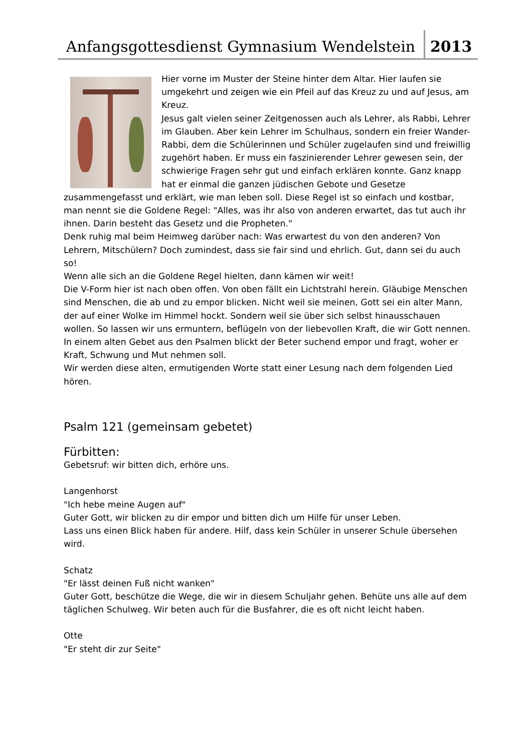Anfangsgottesdienst Gymnasium Wendelstein
2013
Hier vorne im Muster der Steine hinter dem Altar. Hier laufen sie umgekehrt und zeigen wie ein Pfeil auf das Kreuz zu und auf Jesus, am Kreuz.
Jesus galt vielen seiner Zeitgenossen auch als Lehrer, als Rabbi, Lehrer im Glauben. Aber kein Lehrer im Schulhaus, sondern ein freier Wander-Rabbi, dem die Schülerinnen und Schüler zugelaufen sind und freiwillig zugehört haben. Er muss ein faszinierender Lehrer gewesen sein, der schwierige Fragen sehr gut und einfach erklären konnte. Ganz knapp hat er einmal die ganzen jüdischen Gebote und Gesetze zusammengefasst und erklärt, wie man leben soll. Diese Regel ist so einfach und kostbar, man nennt sie die Goldene Regel: "Alles, was ihr also von anderen erwartet, das tut auch ihr ihnen. Darin besteht das Gesetz und die Propheten."
Denk ruhig mal beim Heimweg darüber nach: Was erwartest du von den anderen? Von Lehrern, Mitschülern? Doch zumindest, dass sie fair sind und ehrlich. Gut, dann sei du auch so!
Wenn alle sich an die Goldene Regel hielten, dann kämen wir weit!
Die V-Form hier ist nach oben offen. Von oben fällt ein Lichtstrahl herein. Gläubige Menschen sind Menschen, die ab und zu empor blicken. Nicht weil sie meinen, Gott sei ein alter Mann, der auf einer Wolke im Himmel hockt. Sondern weil sie über sich selbst hinausschauen wollen. So lassen wir uns ermuntern, beflügeln von der liebevollen Kraft, die wir Gott nennen. In einem alten Gebet aus den Psalmen blickt der Beter suchend empor und fragt, woher er Kraft, Schwung und Mut nehmen soll.
Wir werden diese alten, ermutigenden Worte statt einer Lesung nach dem folgenden Lied hören.
Psalm 121 (gemeinsam gebetet)
Fürbitten:
Gebetsruf: wir bitten dich, erhöre uns.
Langenhorst
"Ich hebe meine Augen auf"
Guter Gott, wir blicken zu dir empor und bitten dich um Hilfe für unser Leben.
Lass uns einen Blick haben für andere. Hilf, dass kein Schüler in unserer Schule übersehen wird.
Schatz
"Er lässt deinen Fuß nicht wanken"
Guter Gott, beschütze die Wege, die wir in diesem Schuljahr gehen. Behüte uns alle auf dem täglichen Schulweg. Wir beten auch für die Busfahrer, die es oft nicht leicht haben.
Otte
"Er steht dir zur Seite"